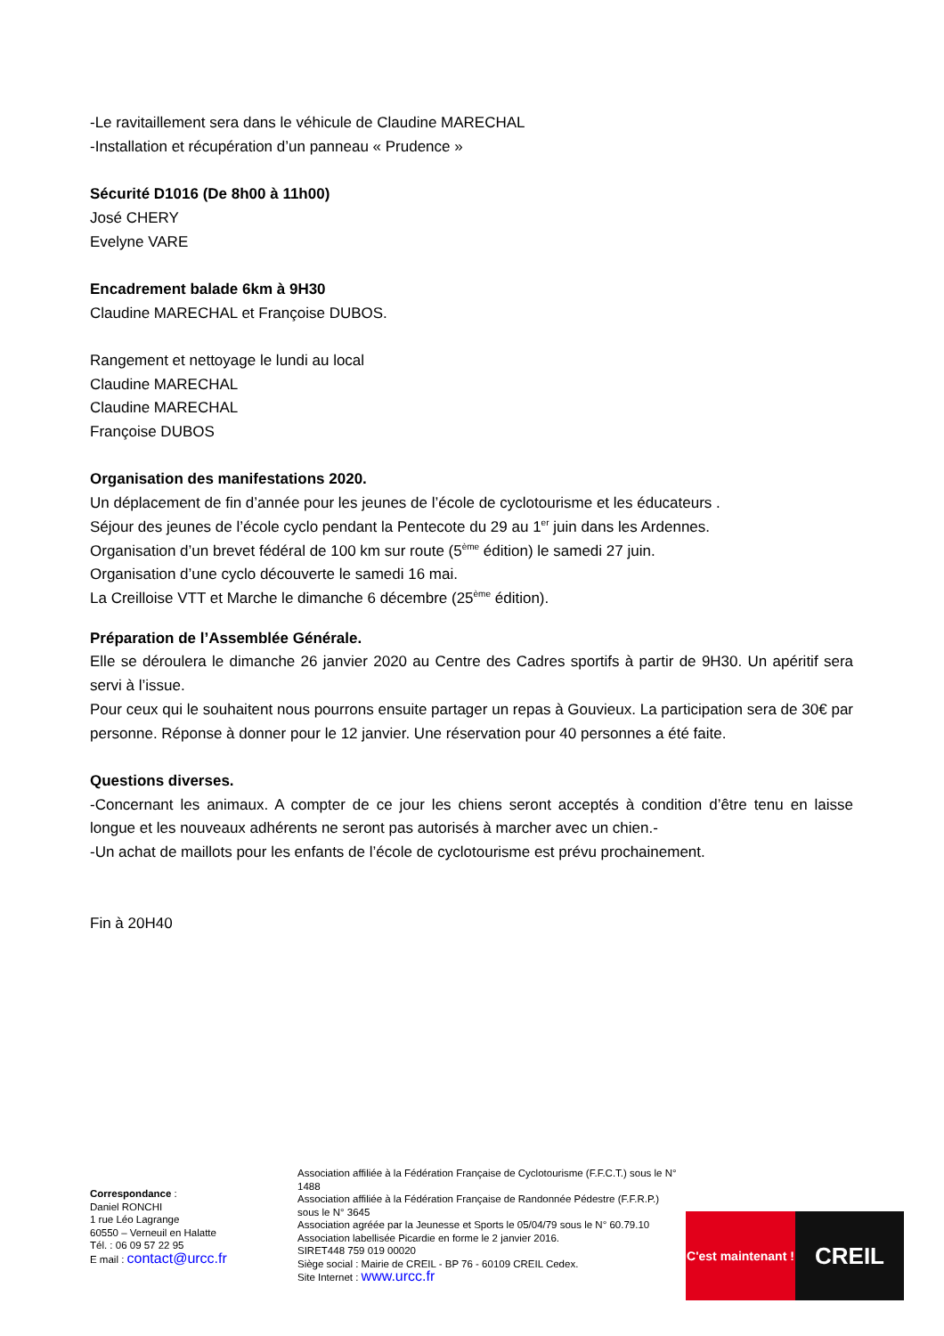-Le ravitaillement sera dans le véhicule de Claudine MARECHAL
-Installation et récupération d’un panneau « Prudence »
Sécurité D1016 (De 8h00 à 11h00)
José CHERY
Evelyne VARE
Encadrement balade 6km à 9H30
Claudine MARECHAL et Françoise DUBOS.
Rangement et nettoyage le lundi au local
Claudine MARECHAL
Claudine MARECHAL
Françoise DUBOS
Organisation des manifestations 2020.
Un déplacement de fin d’année pour les jeunes de l’école de cyclotourisme et les éducateurs .
Séjour des jeunes de l’école cyclo pendant la Pentecote du 29 au 1<sup>er</sup> juin dans les Ardennes.
Organisation d’un brevet fédéral de 100 km sur route (5<sup>ème</sup> édition) le samedi 27 juin.
Organisation d’une cyclo découverte le samedi 16 mai.
La Creilloise VTT et Marche le dimanche 6 décembre (25<sup>ème</sup> édition).
Préparation de l’Assemblée Générale.
Elle se déroulera le dimanche 26 janvier 2020 au Centre des Cadres sportifs à partir de 9H30. Un apéritif sera servi à l’issue.
Pour ceux qui le souhaitent nous pourrons ensuite partager un repas à Gouvieux. La participation sera de 30€ par personne. Réponse à donner pour le 12 janvier. Une réservation pour 40 personnes a été faite.
Questions diverses.
-Concernant les animaux. A compter de ce jour les chiens seront acceptés à condition d’être tenu en laisse longue et les nouveaux adhérents ne seront pas autorisés à marcher avec un chien.-
-Un achat de maillots pour les enfants de l’école de cyclotourisme est prévu prochainement.
Fin à 20H40
Correspondance :
Daniel RONCHI
1 rue Léo Lagrange
60550 – Verneuil en Halatte
Tél. : 06 09 57 22 95
E mail : contact@urcc.fr
Association affiliée à la Fédération Française de Cyclotourisme (F.F.C.T.) sous le N° 1488
Association affiliée à la Fédération Française de Randonnée Pédestre (F.F.R.P.) sous le N° 3645
Association agréée par la Jeunesse et Sports le 05/04/79 sous le N° 60.79.10
Association labellisée Picardie en forme le 2 janvier 2016.
SIRET448 759 019 00020
Siège social : Mairie de CREIL - BP 76 - 60109 CREIL Cedex.
Site Internet : www.urcc.fr
C'est maintenant !
CREIL